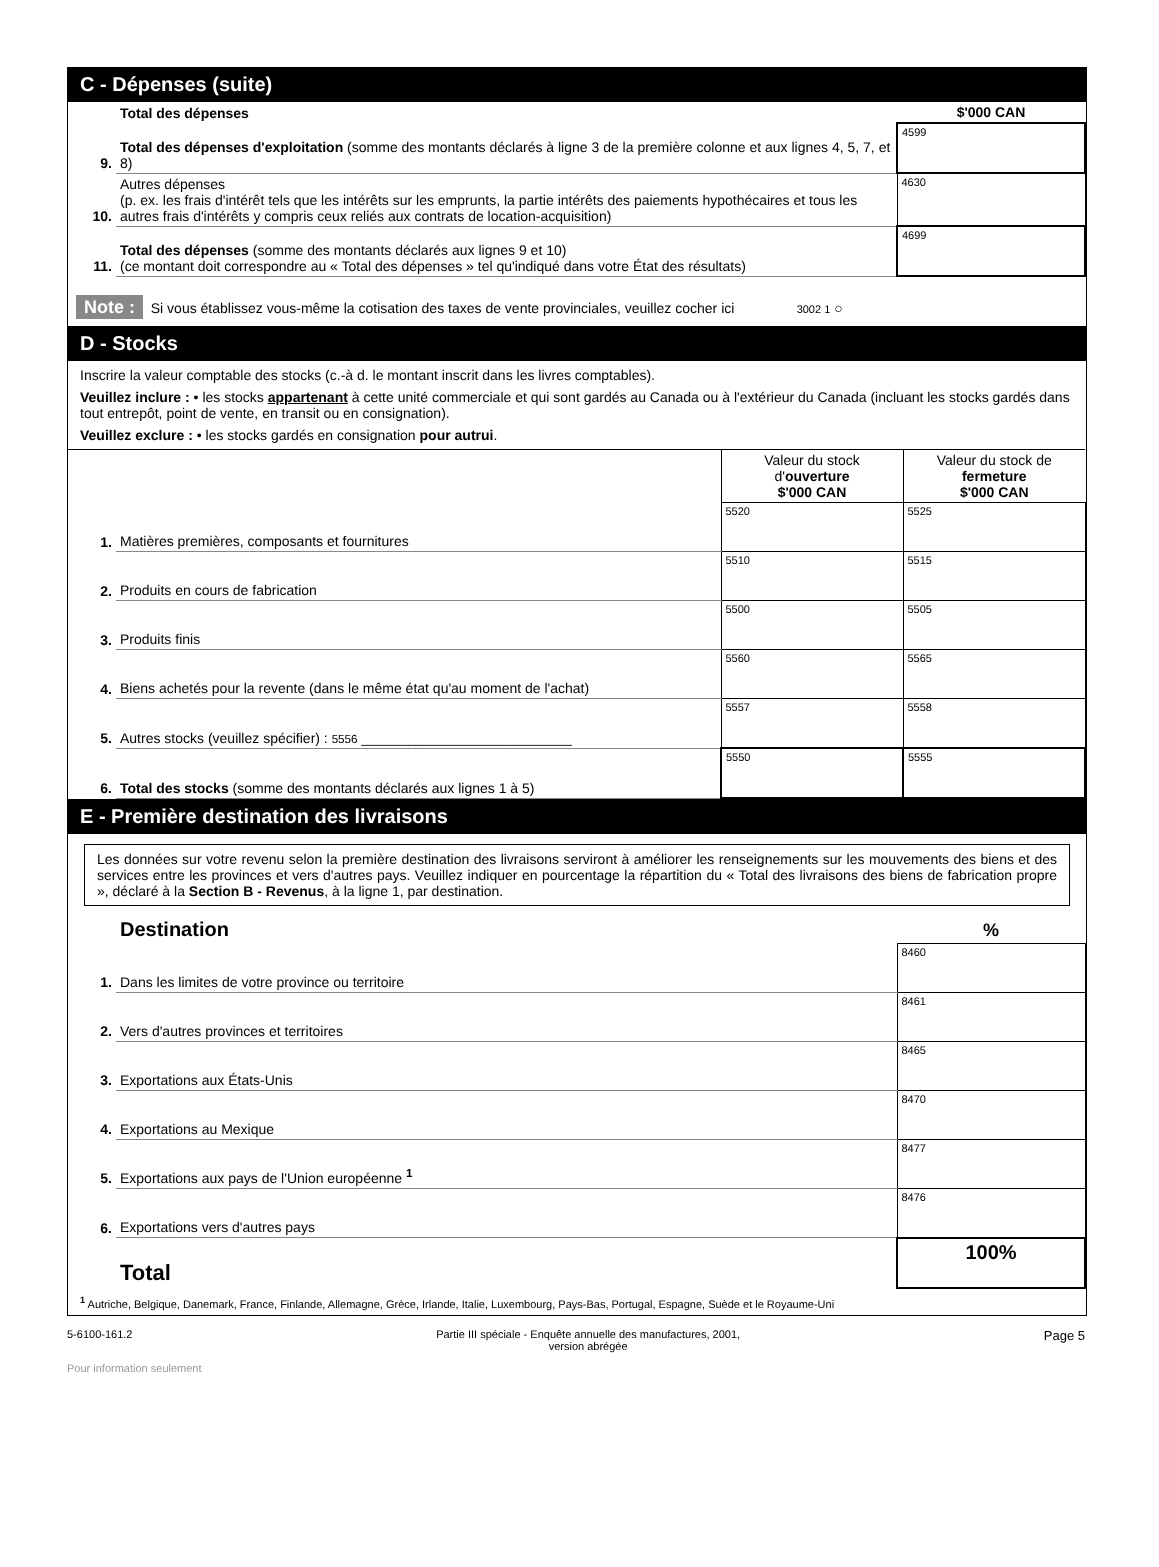C - Dépenses (suite)
| | Total des dépenses | $'000 CAN |
| 9. | Total des dépenses d'exploitation (somme des montants déclarés à ligne 3 de la première colonne et aux lignes 4, 5, 7, et 8) | 4599 |
| 10. | Autres dépenses (p. ex. les frais d'intérêt tels que les intérêts sur les emprunts, la partie intérêts des paiements hypothécaires et tous les autres frais d'intérêts y compris ceux reliés aux contrats de location-acquisition) | 4630 |
| 11. | Total des dépenses (somme des montants déclarés aux lignes 9 et 10) (ce montant doit correspondre au « Total des dépenses » tel qu'indiqué dans votre État des résultats) | 4699 |
Note : Si vous établissez vous-même la cotisation des taxes de vente provinciales, veuillez cocher ici 3002 1 ○
D - Stocks
Inscrire la valeur comptable des stocks (c.-à d. le montant inscrit dans les livres comptables).
Veuillez inclure : • les stocks appartenant à cette unité commerciale et qui sont gardés au Canada ou à l'extérieur du Canada (incluant les stocks gardés dans tout entrepôt, point de vente, en transit ou en consignation).
Veuillez exclure : • les stocks gardés en consignation pour autrui.
| | | Valeur du stock d' ouverture $'000 CAN | Valeur du stock de fermeture $'000 CAN |
| 1. | Matières premières, composants et fournitures | 5520 | 5525 |
| 2. | Produits en cours de fabrication | 5510 | 5515 |
| 3. | Produits finis | 5500 | 5505 |
| 4. | Biens achetés pour la revente (dans le même état qu'au moment de l'achat) | 5560 | 5565 |
| 5. | Autres stocks (veuillez spécifier) : 5556 ___________________________ | 5557 | 5558 |
| 6. | Total des stocks (somme des montants déclarés aux lignes 1 à 5) | 5550 | 5555 |
E - Première destination des livraisons
Les données sur votre revenu selon la première destination des livraisons serviront à améliorer les renseignements sur les mouvements des biens et des services entre les provinces et vers d'autres pays. Veuillez indiquer en pourcentage la répartition du « Total des livraisons des biens de fabrication propre », déclaré à la Section B - Revenus, à la ligne 1, par destination.
| | Destination | % |
| 1. | Dans les limites de votre province ou territoire | 8460 |
| 2. | Vers d'autres provinces et territoires | 8461 |
| 3. | Exportations aux États-Unis | 8465 |
| 4. | Exportations au Mexique | 8470 |
| 5. | Exportations aux pays de l'Union européenne <sup>1</sup> | 8477 |
| 6. | Exportations vers d'autres pays | 8476 |
| | Total | 100% |
<sup>1</sup> Autriche, Belgique, Danemark, France, Finlande, Allemagne, Grèce, Irlande, Italie, Luxembourg, Pays-Bas, Portugal, Espagne, Suède et le Royaume-Uni
5-6100-161.2 Partie III spéciale - Enquête annuelle des manufactures, 2001,
version abrégée Page 5
Pour information seulement